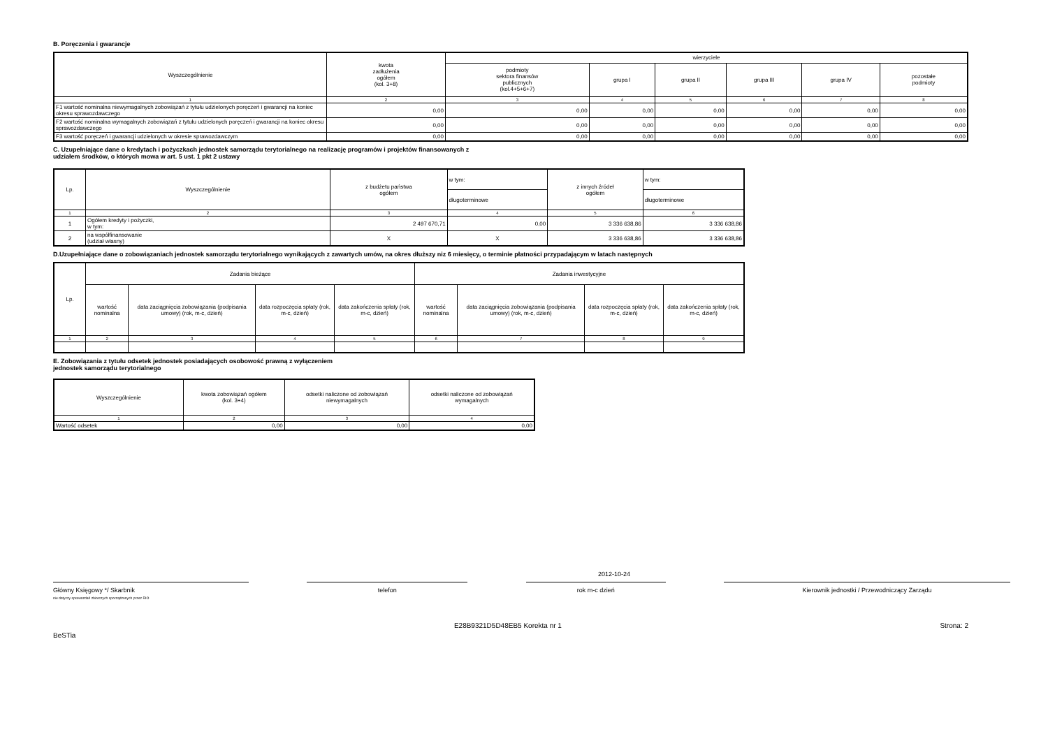B. Poręczenia i gwarancje
| Wyszczególnienie | kwota zadłużenia ogółem (kol. 3+8) | wierzyciele | | | | | |
| --- | --- | --- | --- | --- | --- | --- | --- |
| | | podmioty sektora finansów publicznych (kol.4+5+6+7) | grupa I | grupa II | grupa III | grupa IV | pozostałe podmioty |
| 1 | 2 | 3 | 4 | 5 | 6 | 7 | 8 |
| F1 wartość nominalna niewymagalnych zobowiązań z tytułu udzielonych poręczeń i gwarancji na koniec okresu sprawozdawczego | 0,00 | 0,00 | 0,00 | 0,00 | 0,00 | 0,00 | 0,00 |
| F2 wartość nominalna wymagalnych zobowiązań z tytułu udzielonych poręczeń i gwarancji na koniec okresu sprawozdawczego | 0,00 | 0,00 | 0,00 | 0,00 | 0,00 | 0,00 | 0,00 |
| F3 wartość poręczeń i gwarancji udzielonych w okresie sprawozdawczym | 0,00 | 0,00 | 0,00 | 0,00 | 0,00 | 0,00 | 0,00 |
C. Uzupełniające dane o kredytach i pożyczkach jednostek samorządu terytorialnego na realizację programów i projektów finansowanych z
udziałem środków, o których mowa w art. 5 ust. 1 pkt 2 ustawy
| Lp. | Wyszczególnienie | z budżetu państwa ogółem | w tym: | z innych źródeł ogółem | w tym: |
| --- | --- | --- | --- | --- | --- |
| | | | długoterminowe | | długoterminowe |
| 1 | 2 | 3 | 4 | 5 | 6 |
| 1 | Ogółem kredyty i pożyczki, w tym: | 2 497 670,71 | 0,00 | 3 336 638,86 | 3 336 638,86 |
| 2 | na współfinansowanie (udział własny) | X | X | 3 336 638,86 | 3 336 638,86 |
D.Uzupełniające dane o zobowiązaniach jednostek samorządu terytorialnego wynikających z zawartych umów, na okres dłuższy niz 6 miesięcy, o terminie płatności przypadającym w latach następnych
| Lp. | Zadania bieżące | | | | Zadania inwestycyjne | | | |
| --- | --- | --- | --- | --- | --- | --- | --- | --- |
| | wartość nominalna | data zaciągnięcia zobowiązania (podpisania umowy) (rok, m-c, dzień) | data rozpoczęcia spłaty (rok, m-c, dzień) | data zakończenia spłaty (rok, m-c, dzień) | wartość nominalna | data zaciągnięcia zobowiązania (podpisania umowy) (rok, m-c, dzień) | data rozpoczęcia spłaty (rok, m-c, dzień) | data zakończenia spłaty (rok, m-c, dzień) |
| 1 | 2 | 3 | 4 | 5 | 6 | 7 | 8 | 9 |
E. Zobowiązania z tytułu odsetek jednostek posiadających osobowość prawną z wyłączeniem
jednostek samorządu terytorialnego
| Wyszczególnienie | kwota zobowiązań ogółem (kol. 3+4) | odsetki naliczone od zobowiązań niewymagalnych | odsetki naliczone od zobowiązań wymagalnych |
| --- | --- | --- | --- |
| 1 | 2 | 3 | 4 |
| Wartość odsetek | 0,00 | 0,00 | 0,00 |
2012-10-24
Główny Księgowy */ Skarbnik
nie dotyczy sprawozdań zbiorczych sporządzonych przez RIO
telefon rok m-c dzień Kierownik jednostki / Przewodniczący Zarządu
BeSTia E28B9321D5D48EB5 Korekta nr 1 Strona: 2